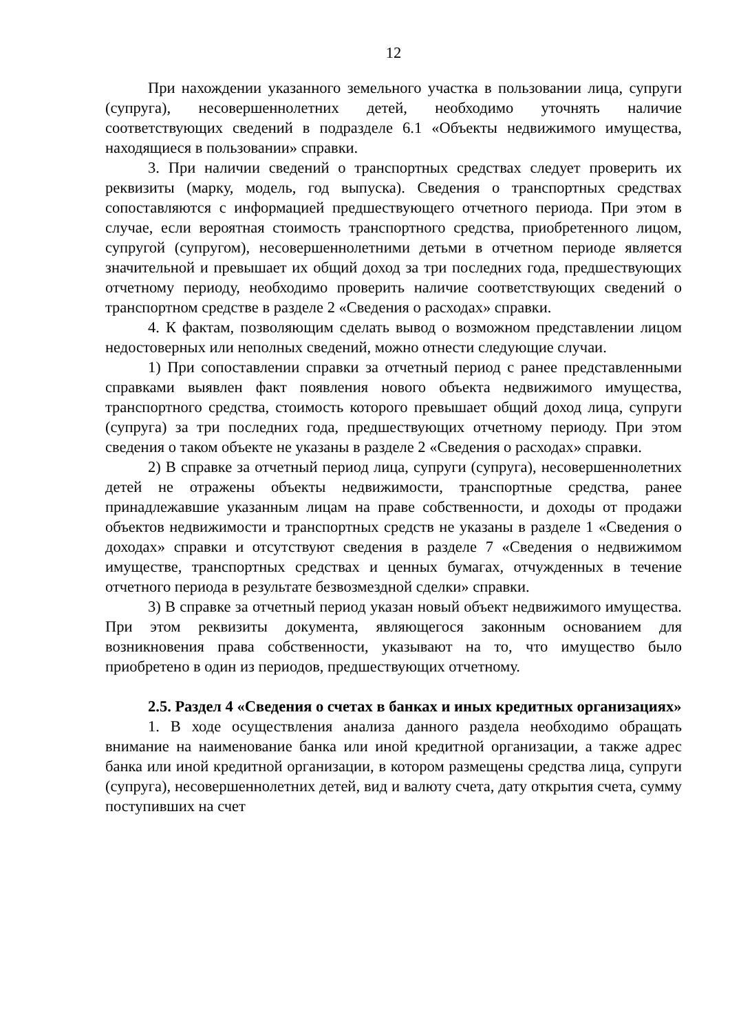12
При нахождении указанного земельного участка в пользовании лица, супруги (супруга), несовершеннолетних детей, необходимо уточнять наличие соответствующих сведений в подразделе 6.1 «Объекты недвижимого имущества, находящиеся в пользовании» справки.
3. При наличии сведений о транспортных средствах следует проверить их реквизиты (марку, модель, год выпуска). Сведения о транспортных средствах сопоставляются с информацией предшествующего отчетного периода. При этом в случае, если вероятная стоимость транспортного средства, приобретенного лицом, супругой (супругом), несовершеннолетними детьми в отчетном периоде является значительной и превышает их общий доход за три последних года, предшествующих отчетному периоду, необходимо проверить наличие соответствующих сведений о транспортном средстве в разделе 2 «Сведения о расходах» справки.
4. К фактам, позволяющим сделать вывод о возможном представлении лицом недостоверных или неполных сведений, можно отнести следующие случаи.
1) При сопоставлении справки за отчетный период с ранее представленными справками выявлен факт появления нового объекта недвижимого имущества, транспортного средства, стоимость которого превышает общий доход лица, супруги (супруга) за три последних года, предшествующих отчетному периоду. При этом сведения о таком объекте не указаны в разделе 2 «Сведения о расходах» справки.
2) В справке за отчетный период лица, супруги (супруга), несовершеннолетних детей не отражены объекты недвижимости, транспортные средства, ранее принадлежавшие указанным лицам на праве собственности, и доходы от продажи объектов недвижимости и транспортных средств не указаны в разделе 1 «Сведения о доходах» справки и отсутствуют сведения в разделе 7 «Сведения о недвижимом имуществе, транспортных средствах и ценных бумагах, отчужденных в течение отчетного периода в результате безвозмездной сделки» справки.
3) В справке за отчетный период указан новый объект недвижимого имущества. При этом реквизиты документа, являющегося законным основанием для возникновения права собственности, указывают на то, что имущество было приобретено в один из периодов, предшествующих отчетному.
2.5. Раздел 4 «Сведения о счетах в банках и иных кредитных организациях»
1. В ходе осуществления анализа данного раздела необходимо обращать внимание на наименование банка или иной кредитной организации, а также адрес банка или иной кредитной организации, в котором размещены средства лица, супруги (супруга), несовершеннолетних детей, вид и валюту счета, дату открытия счета, сумму поступивших на счет